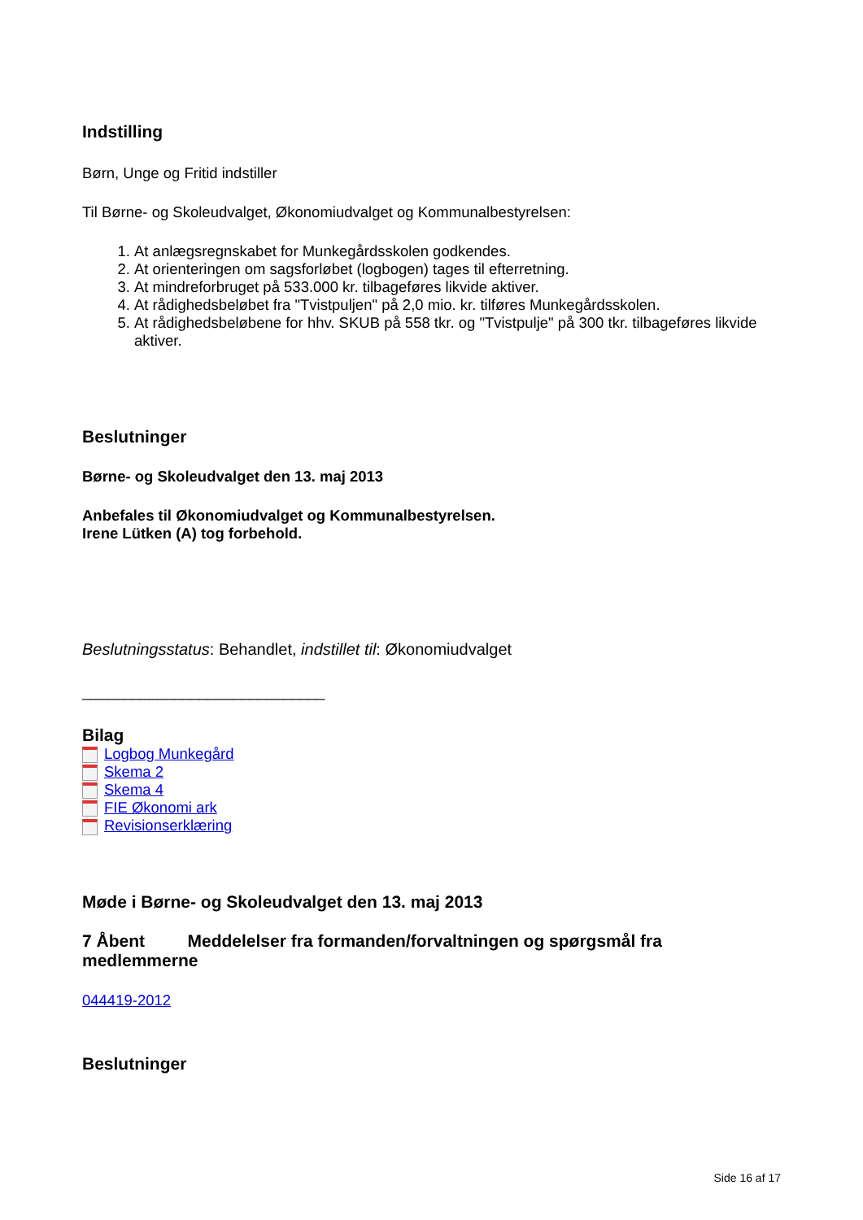Indstilling
Børn, Unge og Fritid indstiller
Til Børne- og Skoleudvalget, Økonomiudvalget og Kommunalbestyrelsen:
1. At anlægsregnskabet for Munkegårdsskolen godkendes.
2. At orienteringen om sagsforløbet (logbogen) tages til efterretning.
3. At mindreforbruget på 533.000 kr. tilbageføres likvide aktiver.
4. At rådighedsbeløbet fra "Tvistpuljen" på 2,0 mio. kr. tilføres Munkegårdsskolen.
5. At rådighedsbeløbene for hhv. SKUB på 558 tkr. og "Tvistpulje" på 300 tkr. tilbageføres likvide aktiver.
Beslutninger
Børne- og Skoleudvalget den 13. maj 2013
Anbefales til Økonomiudvalget og Kommunalbestyrelsen.
Irene Lütken (A) tog forbehold.
Beslutningsstatus: Behandlet, indstillet til: Økonomiudvalget
_____________________________
Bilag
Logbog Munkegård
Skema 2
Skema 4
FIE Økonomi ark
Revisionserklæring
Møde i Børne- og Skoleudvalget den 13. maj 2013
7 Åbent Meddelelser fra formanden/forvaltningen og spørgsmål fra medlemmerne
044419-2012
Beslutninger
Side 16 af 17